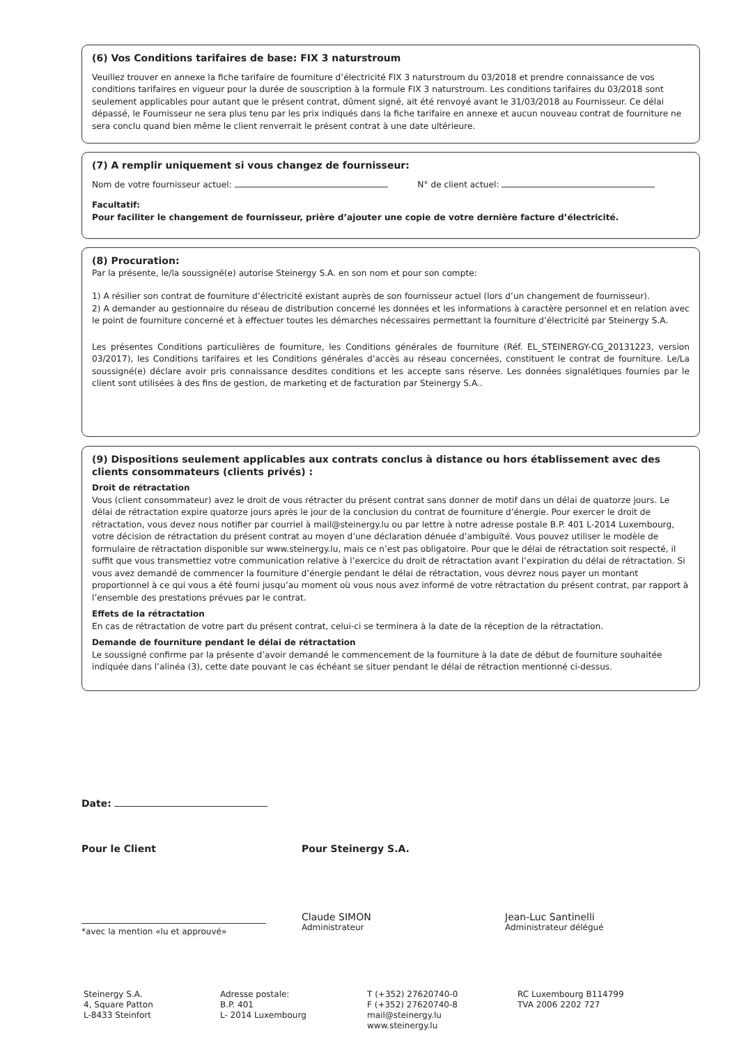(6) Vos Conditions tarifaires de base: FIX 3 naturstroum
Veuillez trouver en annexe la fiche tarifaire de fourniture d’électricité FIX 3 naturstroum du 03/2018 et prendre connaissance de vos conditions tarifaires en vigueur pour la durée de souscription à la formule FIX 3 naturstroum. Les conditions tarifaires du 03/2018 sont seulement applicables pour autant que le présent contrat, dûment signé, ait été renvoyé avant le 31/03/2018 au Fournisseur. Ce délai dépassé, le Fournisseur ne sera plus tenu par les prix indiqués dans la fiche tarifaire en annexe et aucun nouveau contrat de fourniture ne sera conclu quand bien même le client renverrait le présent contrat à une date ultérieure.
(7) A remplir uniquement si vous changez de fournisseur:
Nom de votre fournisseur actuel: N° de client actuel:
Facultatif:
Pour faciliter le changement de fournisseur, prière d’ajouter une copie de votre dernière facture d’électricité.
(8) Procuration:
Par la présente, le/la soussigné(e) autorise Steinergy S.A. en son nom et pour son compte:
1) A résilier son contrat de fourniture d’électricité existant auprès de son fournisseur actuel (lors d’un changement de fournisseur).
2) A demander au gestionnaire du réseau de distribution concerné les données et les informations à caractère personnel et en relation avec le point de fourniture concerné et à effectuer toutes les démarches nécessaires permettant la fourniture d’électricité par Steinergy S.A.
Les présentes Conditions particulières de fourniture, les Conditions générales de fourniture (Réf. EL_STEINERGY-CG_20131223, version 03/2017), les Conditions tarifaires et les Conditions générales d’accès au réseau concernées, constituent le contrat de fourniture. Le/La soussigné(e) déclare avoir pris connaissance desdites conditions et les accepte sans réserve. Les données signalétiques fournies par le client sont utilisées à des fins de gestion, de marketing et de facturation par Steinergy S.A..
(9) Dispositions seulement applicables aux contrats conclus à distance ou hors établissement avec des clients consommateurs (clients privés) :
Droit de rétractation
Vous (client consommateur) avez le droit de vous rétracter du présent contrat sans donner de motif dans un délai de quatorze jours. Le délai de rétractation expire quatorze jours après le jour de la conclusion du contrat de fourniture d’énergie. Pour exercer le droit de rétractation, vous devez nous notifier par courriel à mail@steinergy.lu ou par lettre à notre adresse postale B.P. 401 L-2014 Luxembourg, votre décision de rétractation du présent contrat au moyen d’une déclaration dénuée d’ambiguïté. Vous pouvez utiliser le modèle de formulaire de rétractation disponible sur www.steinergy.lu, mais ce n’est pas obligatoire. Pour que le délai de rétractation soit respecté, il suffit que vous transmettiez votre communication relative à l’exercice du droit de rétractation avant l’expiration du délai de rétractation. Si vous avez demandé de commencer la fourniture d’énergie pendant le délai de rétractation, vous devrez nous payer un montant proportionnel à ce qui vous a été fourni jusqu’au moment où vous nous avez informé de votre rétractation du présent contrat, par rapport à l’ensemble des prestations prévues par le contrat.
Effets de la rétractation
En cas de rétractation de votre part du présent contrat, celui-ci se terminera à la date de la réception de la rétractation.
Demande de fourniture pendant le délai de rétractation
Le soussigné confirme par la présente d’avoir demandé le commencement de la fourniture à la date de début de fourniture souhaitée indiquée dans l’alinéa (3), cette date pouvant le cas échéant se situer pendant le délai de rétraction mentionné ci-dessus.
Date:
Pour le Client Pour Steinergy S.A.
*avec la mention «lu et approuvé»
Claude SIMON
Administrateur
Jean-Luc Santinelli
Administrateur délégué
Steinergy S.A.
4, Square Patton
L-8433 Steinfort
Adresse postale:
B.P. 401
L- 2014 Luxembourg
T (+352) 27620740-0
F (+352) 27620740-8
mail@steinergy.lu
www.steinergy.lu
RC Luxembourg B114799
TVA 2006 2202 727